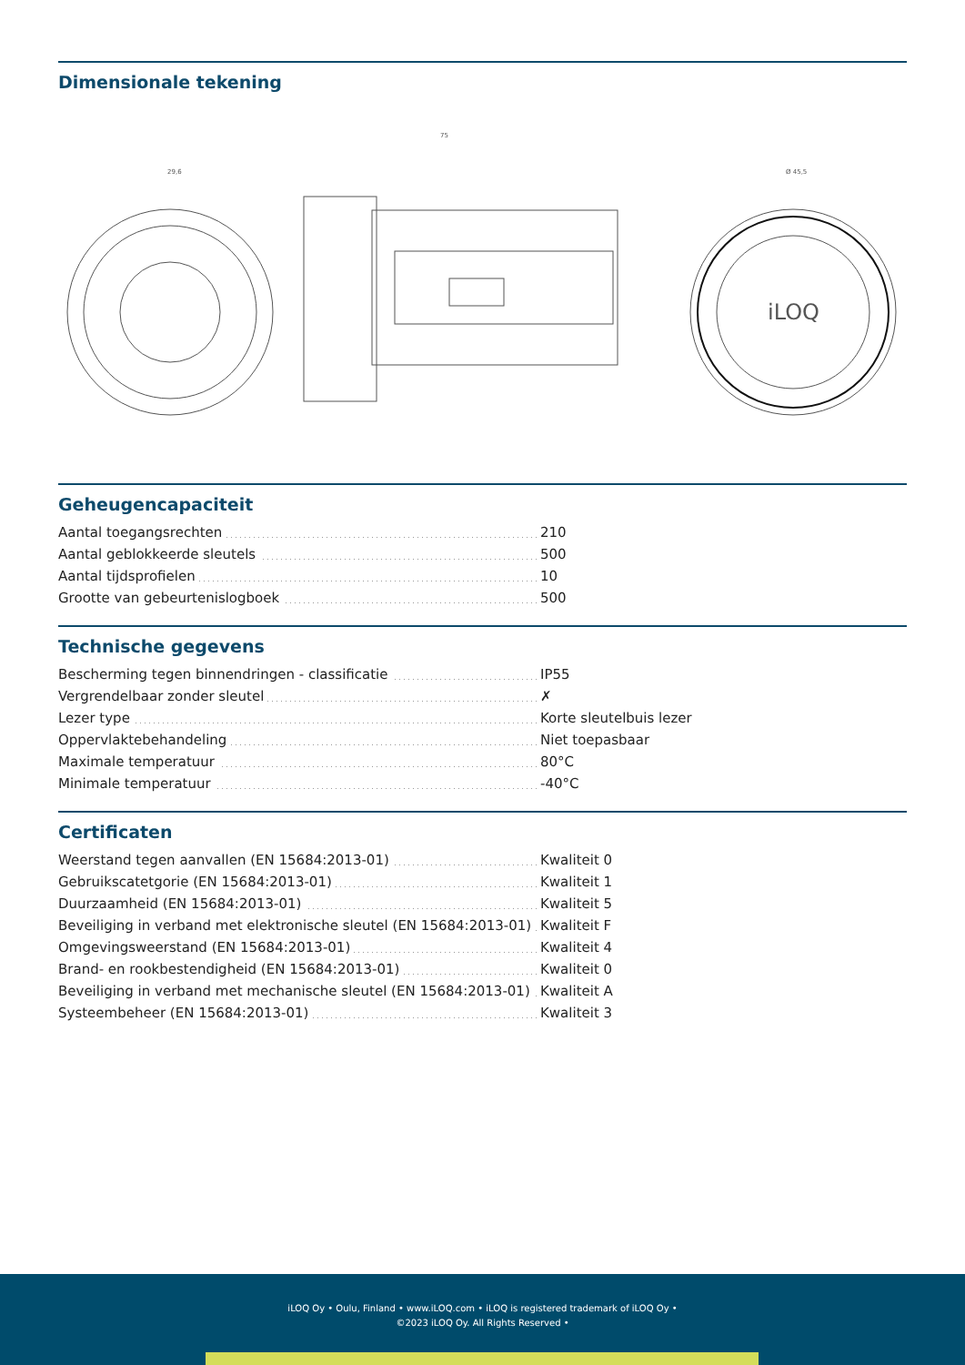Dimensionale tekening
iLOQ
29,6
75
Ø 45,5
Geheugencapaciteit
| Aantal toegangsrechten | 210 |
| Aantal geblokkeerde sleutels | 500 |
| Aantal tijdsprofielen | 10 |
| Grootte van gebeurtenislogboek | 500 |
Technische gegevens
| Bescherming tegen binnendringen - classificatie | IP55 |
| Vergrendelbaar zonder sleutel | ✗ |
| Lezer type | Korte sleutelbuis lezer |
| Oppervlaktebehandeling | Niet toepasbaar |
| Maximale temperatuur | 80°C |
| Minimale temperatuur | -40°C |
Certificaten
| Weerstand tegen aanvallen (EN 15684:2013-01) | Kwaliteit 0 |
| Gebruikscatetgorie (EN 15684:2013-01) | Kwaliteit 1 |
| Duurzaamheid (EN 15684:2013-01) | Kwaliteit 5 |
| Beveiliging in verband met elektronische sleutel (EN 15684:2013-01) | Kwaliteit F |
| Omgevingsweerstand (EN 15684:2013-01) | Kwaliteit 4 |
| Brand- en rookbestendigheid (EN 15684:2013-01) | Kwaliteit 0 |
| Beveiliging in verband met mechanische sleutel (EN 15684:2013-01) | Kwaliteit A |
| Systeembeheer (EN 15684:2013-01) | Kwaliteit 3 |
iLOQ Oy • Oulu, Finland • www.iLOQ.com • iLOQ is registered trademark of iLOQ Oy •
©2023 iLOQ Oy. All Rights Reserved •